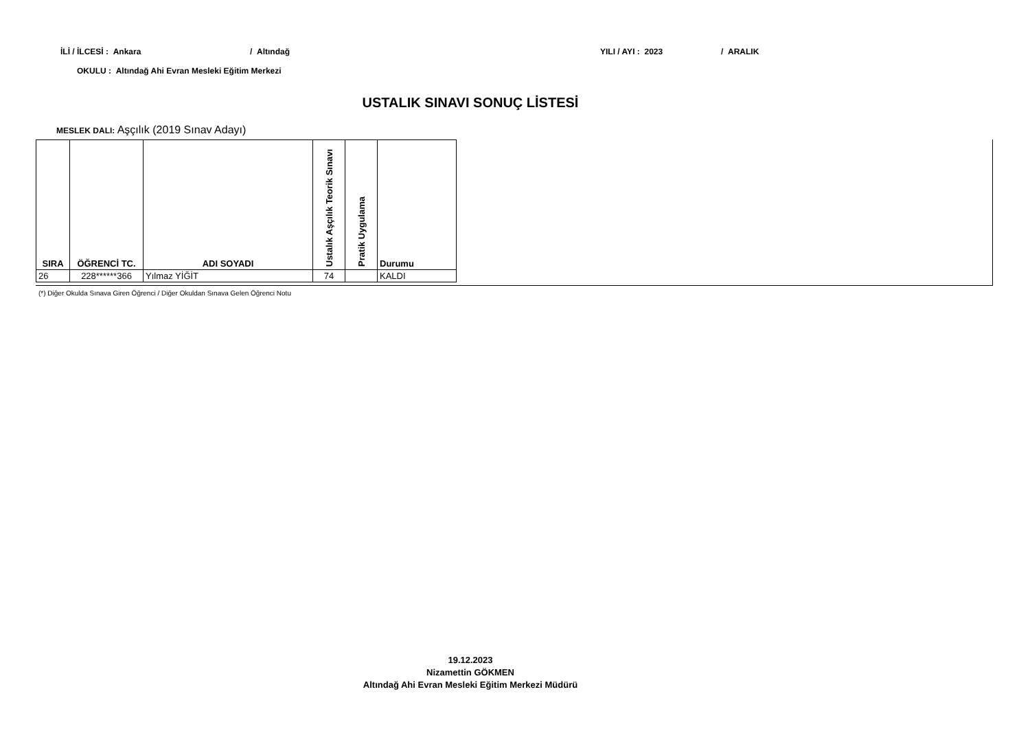İLİ / İLCESİ : Ankara / Altındağ YILI / AYI : 2023 / ARALIK
OKULU : Altındağ Ahi Evran Mesleki Eğitim Merkezi
USTALIK SINAVI SONUÇ LİSTESİ
MESLEK DALI: Aşçılık (2019 Sınav Adayı)
| SIRA | ÖĞRENCİ TC. | ADI SOYADI | Ustalık Aşçılık Teorik Sınavı | Pratik Uygulama | Durumu |
| --- | --- | --- | --- | --- | --- |
| 26 | 228******366 | Yılmaz YİĞİT | 74 | | KALDI |
(*) Diğer Okulda Sınava Giren Öğrenci / Diğer Okuldan Sınava Gelen Öğrenci Notu
19.12.2023
Nizamettin GÖKMEN
Altındağ Ahi Evran Mesleki Eğitim Merkezi Müdürü